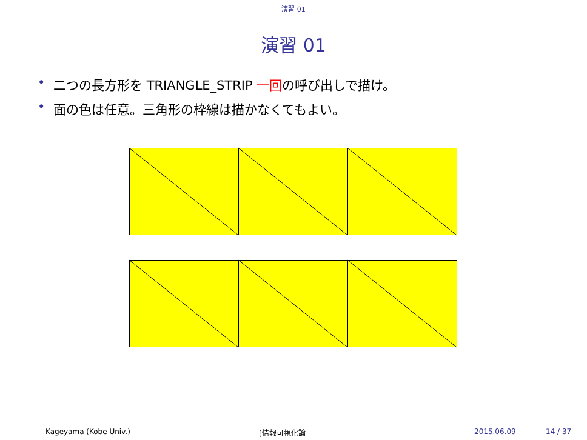演習 01
演習 01
• 二つの長方形を TRIANGLE_STRIP 一回の呼び出しで描け。
• 面の色は任意。三角形の枠線は描かなくてもよい。
Kageyama (Kobe Univ.) [情報可視化論 2015.06.09 14 / 37